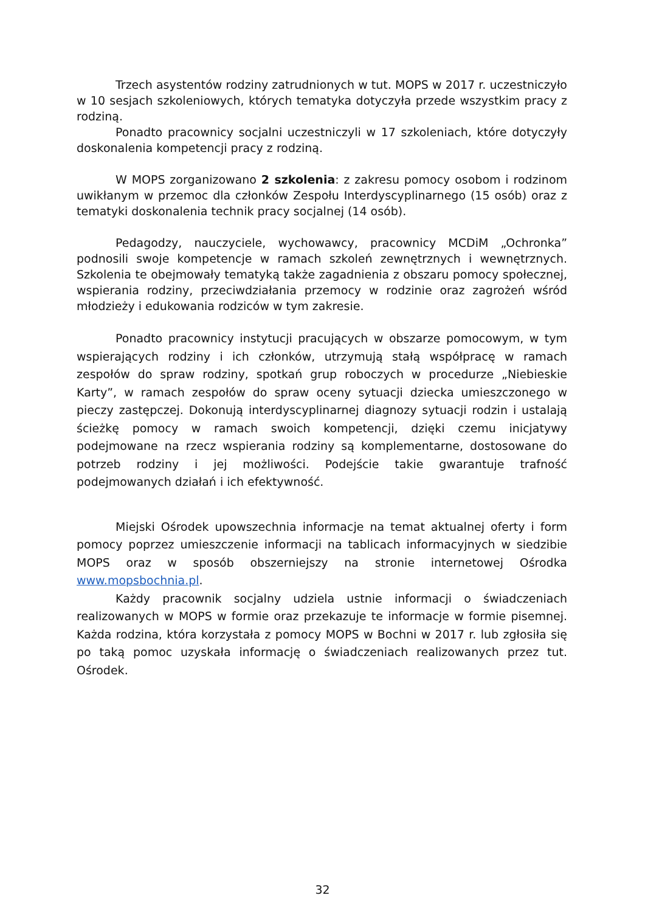Trzech asystentów rodziny zatrudnionych w tut. MOPS w 2017 r. uczestniczyło w 10 sesjach szkoleniowych, których tematyka dotyczyła przede wszystkim pracy z rodziną.
Ponadto pracownicy socjalni uczestniczyli w 17 szkoleniach, które dotyczyły doskonalenia kompetencji pracy z rodziną.
W MOPS zorganizowano 2 szkolenia: z zakresu pomocy osobom i rodzinom uwikłanym w przemoc dla członków Zespołu Interdyscyplinarnego (15 osób) oraz z tematyki doskonalenia technik pracy socjalnej (14 osób).
Pedagodzy, nauczyciele, wychowawcy, pracownicy MCDiM „Ochronka” podnosili swoje kompetencje w ramach szkoleń zewnętrznych i wewnętrznych. Szkolenia te obejmowały tematyką także zagadnienia z obszaru pomocy społecznej, wspierania rodziny, przeciwdziałania przemocy w rodzinie oraz zagrożeń wśród młodzieży i edukowania rodziców w tym zakresie.
Ponadto pracownicy instytucji pracujących w obszarze pomocowym, w tym wspierających rodziny i ich członków, utrzymują stałą współpracę w ramach zespołów do spraw rodziny, spotkań grup roboczych w procedurze „Niebieskie Karty”, w ramach zespołów do spraw oceny sytuacji dziecka umieszczonego w pieczy zastępczej. Dokonują interdyscyplinarnej diagnozy sytuacji rodzin i ustalają ścieżkę pomocy w ramach swoich kompetencji, dzięki czemu inicjatywy podejmowane na rzecz wspierania rodziny są komplementarne, dostosowane do potrzeb rodziny i jej możliwości. Podejście takie gwarantuje trafność podejmowanych działań i ich efektywność.
Miejski Ośrodek upowszechnia informacje na temat aktualnej oferty i form pomocy poprzez umieszczenie informacji na tablicach informacyjnych w siedzibie MOPS oraz w sposób obszerniejszy na stronie internetowej Ośrodka www.mopsbochnia.pl.
Każdy pracownik socjalny udziela ustnie informacji o świadczeniach realizowanych w MOPS w formie oraz przekazuje te informacje w formie pisemnej. Każda rodzina, która korzystała z pomocy MOPS w Bochni w 2017 r. lub zgłosiła się po taką pomoc uzyskała informację o świadczeniach realizowanych przez tut. Ośrodek.
32